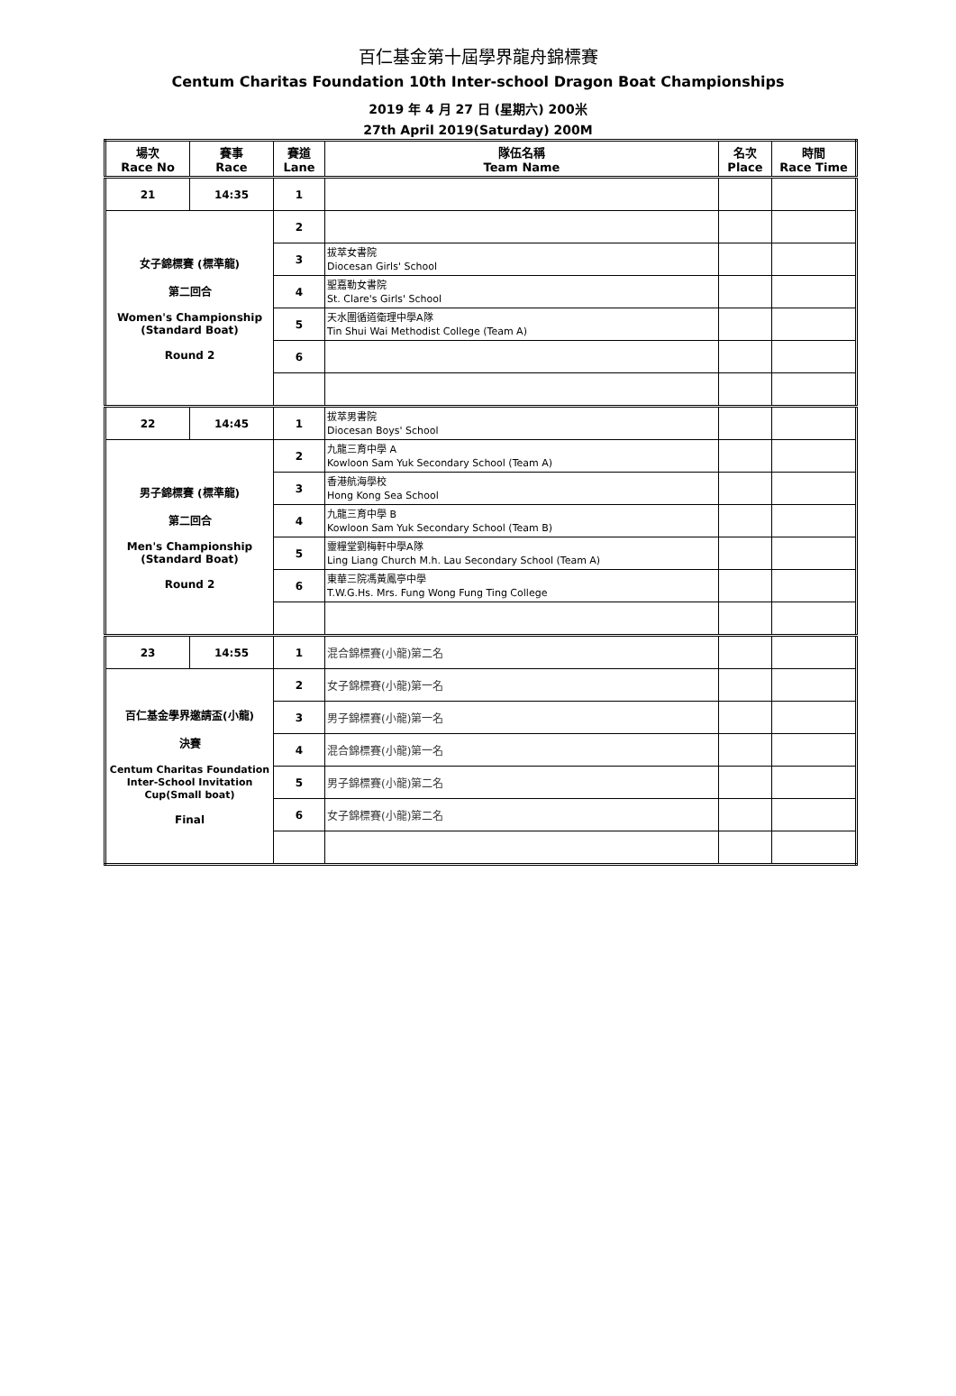百仁基金第十屆學界龍舟錦標賽
Centum Charitas Foundation 10th Inter-school Dragon Boat Championships
2019 年 4 月 27 日 (星期六) 200米
27th April 2019(Saturday) 200M
| 場次 Race No | 賽事 Race | 賽道 Lane | 隊伍名稱 Team Name | 名次 Place | 時間 Race Time |
| --- | --- | --- | --- | --- | --- |
| 21 | 14:35 | 1 | | | |
| 女子錦標賽 (標準龍) 第二回合 Women's Championship (Standard Boat) Round 2 | | 2 | | | |
| | | 3 | 拔萃女書院 Diocesan Girls' School | | |
| | | 4 | 聖嘉勒女書院 St. Clare's Girls' School | | |
| | | 5 | 天水圍循道衛理中學A隊 Tin Shui Wai Methodist College (Team A) | | |
| | | 6 | | | |
| 22 | 14:45 | 1 | 拔萃男書院 Diocesan Boys' School | | |
| 男子錦標賽 (標準龍) 第二回合 Men's Championship (Standard Boat) Round 2 | | 2 | 九龍三育中學 A Kowloon Sam Yuk Secondary School (Team A) | | |
| | | 3 | 香港航海學校 Hong Kong Sea School | | |
| | | 4 | 九龍三育中學 B Kowloon Sam Yuk Secondary School (Team B) | | |
| | | 5 | 靈糧堂劉梅軒中學A隊 Ling Liang Church M.h. Lau Secondary School (Team A) | | |
| | | 6 | 東華三院馮黃鳳亭中學 T.W.G.Hs. Mrs. Fung Wong Fung Ting College | | |
| 23 | 14:55 | 1 | 混合錦標賽(小龍)第二名 | | |
| 百仁基金學界邀請盃(小龍) 決賽 Centum Charitas Foundation Inter-School Invitation Cup(Small boat) Final | | 2 | 女子錦標賽(小龍)第一名 | | |
| | | 3 | 男子錦標賽(小龍)第一名 | | |
| | | 4 | 混合錦標賽(小龍)第一名 | | |
| | | 5 | 男子錦標賽(小龍)第二名 | | |
| | | 6 | 女子錦標賽(小龍)第二名 | | |